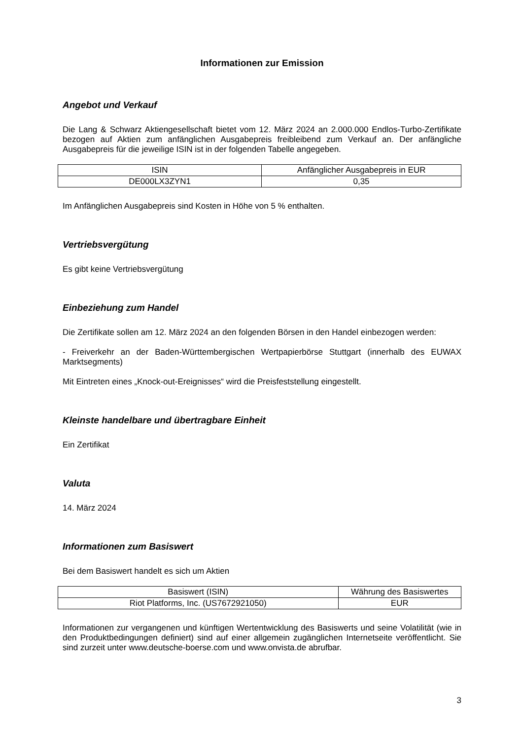Informationen zur Emission
Angebot und Verkauf
Die Lang & Schwarz Aktiengesellschaft bietet vom 12. März 2024 an 2.000.000 Endlos-Turbo-Zertifikate bezogen auf Aktien zum anfänglichen Ausgabepreis freibleibend zum Verkauf an. Der anfängliche Ausgabepreis für die jeweilige ISIN ist in der folgenden Tabelle angegeben.
| ISIN | Anfänglicher Ausgabepreis in EUR |
| --- | --- |
| DE000LX3ZYN1 | 0,35 |
Im Anfänglichen Ausgabepreis sind Kosten in Höhe von 5 % enthalten.
Vertriebsvergütung
Es gibt keine Vertriebsvergütung
Einbeziehung zum Handel
Die Zertifikate sollen am 12. März 2024 an den folgenden Börsen in den Handel einbezogen werden:
- Freiverkehr an der Baden-Württembergischen Wertpapierbörse Stuttgart (innerhalb des EUWAX Marktsegments)
Mit Eintreten eines „Knock-out-Ereignisses“ wird die Preisfeststellung eingestellt.
Kleinste handelbare und übertragbare Einheit
Ein Zertifikat
Valuta
14. März 2024
Informationen zum Basiswert
Bei dem Basiswert handelt es sich um Aktien
| Basiswert (ISIN) | Währung des Basiswertes |
| --- | --- |
| Riot Platforms, Inc. (US7672921050) | EUR |
Informationen zur vergangenen und künftigen Wertentwicklung des Basiswerts und seine Volatilität (wie in den Produktbedingungen definiert) sind auf einer allgemein zugänglichen Internetseite veröffentlicht. Sie sind zurzeit unter www.deutsche-boerse.com und www.onvista.de abrufbar.
3